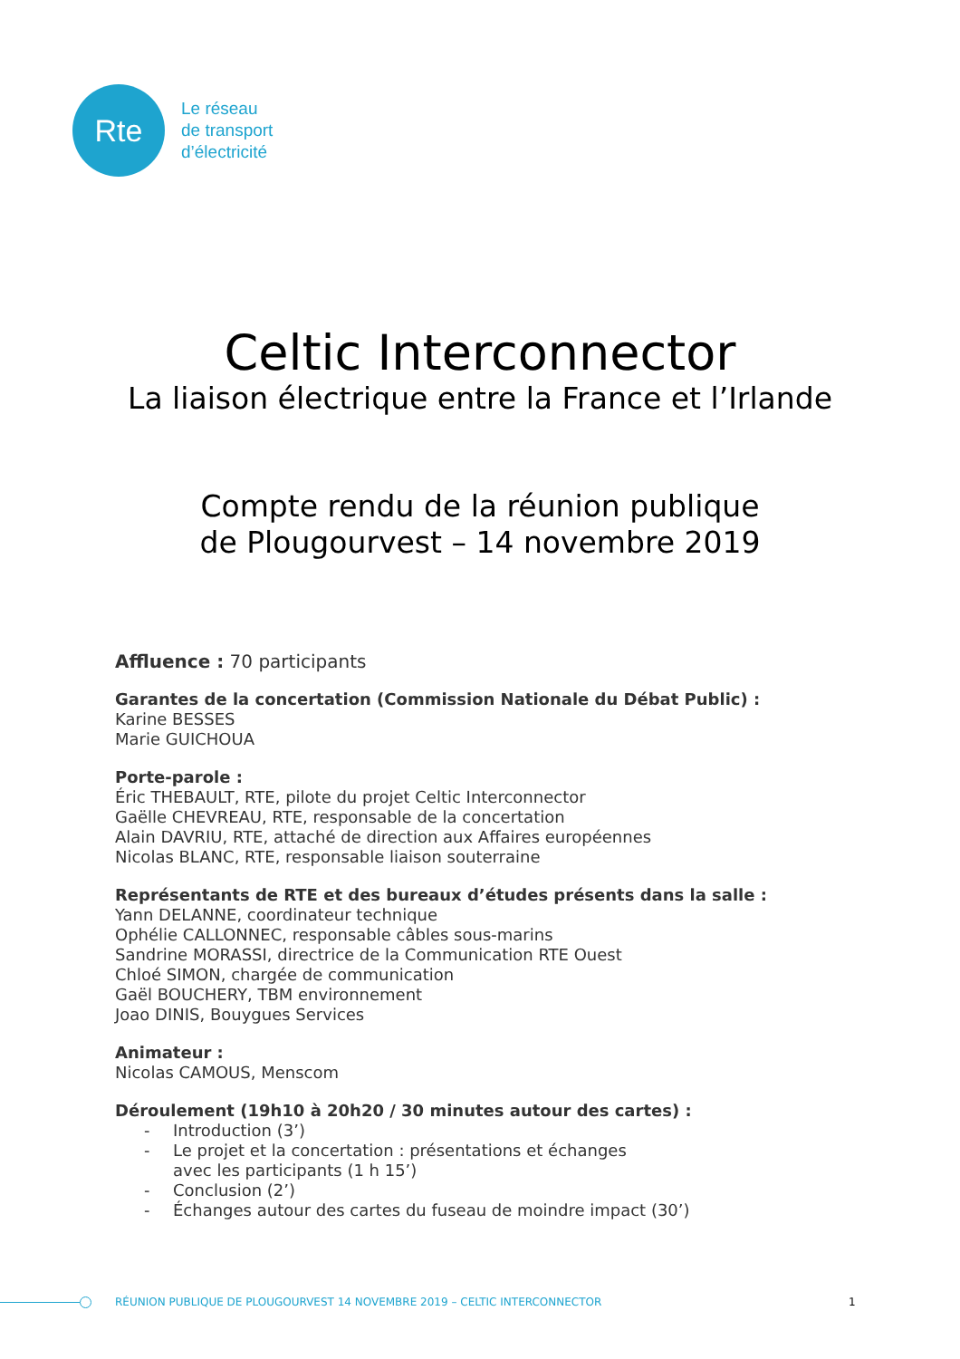Rte
Le réseau
de transport
d’électricité
Celtic Interconnector
La liaison électrique entre la France et l’Irlande
Compte rendu de la réunion publique
de Plougourvest – 14 novembre 2019
Affluence : 70 participants
Garantes de la concertation (Commission Nationale du Débat Public) :
Karine BESSES
Marie GUICHOUA
Porte-parole :
Éric THEBAULT, RTE, pilote du projet Celtic Interconnector
Gaëlle CHEVREAU, RTE, responsable de la concertation
Alain DAVRIU, RTE, attaché de direction aux Affaires européennes
Nicolas BLANC, RTE, responsable liaison souterraine
Représentants de RTE et des bureaux d’études présents dans la salle :
Yann DELANNE, coordinateur technique
Ophélie CALLONNEC, responsable câbles sous-marins
Sandrine MORASSI, directrice de la Communication RTE Ouest
Chloé SIMON, chargée de communication
Gaël BOUCHERY, TBM environnement
Joao DINIS, Bouygues Services
Animateur :
Nicolas CAMOUS, Menscom
Déroulement (19h10 à 20h20 / 30 minutes autour des cartes) :
- Introduction (3’)
- Le projet et la concertation : présentations et échanges
avec les participants (1 h 15’)
- Conclusion (2’)
- Échanges autour des cartes du fuseau de moindre impact (30’)
RÉUNION PUBLIQUE DE PLOUGOURVEST 14 NOVEMBRE 2019 – CELTIC INTERCONNECTOR 1